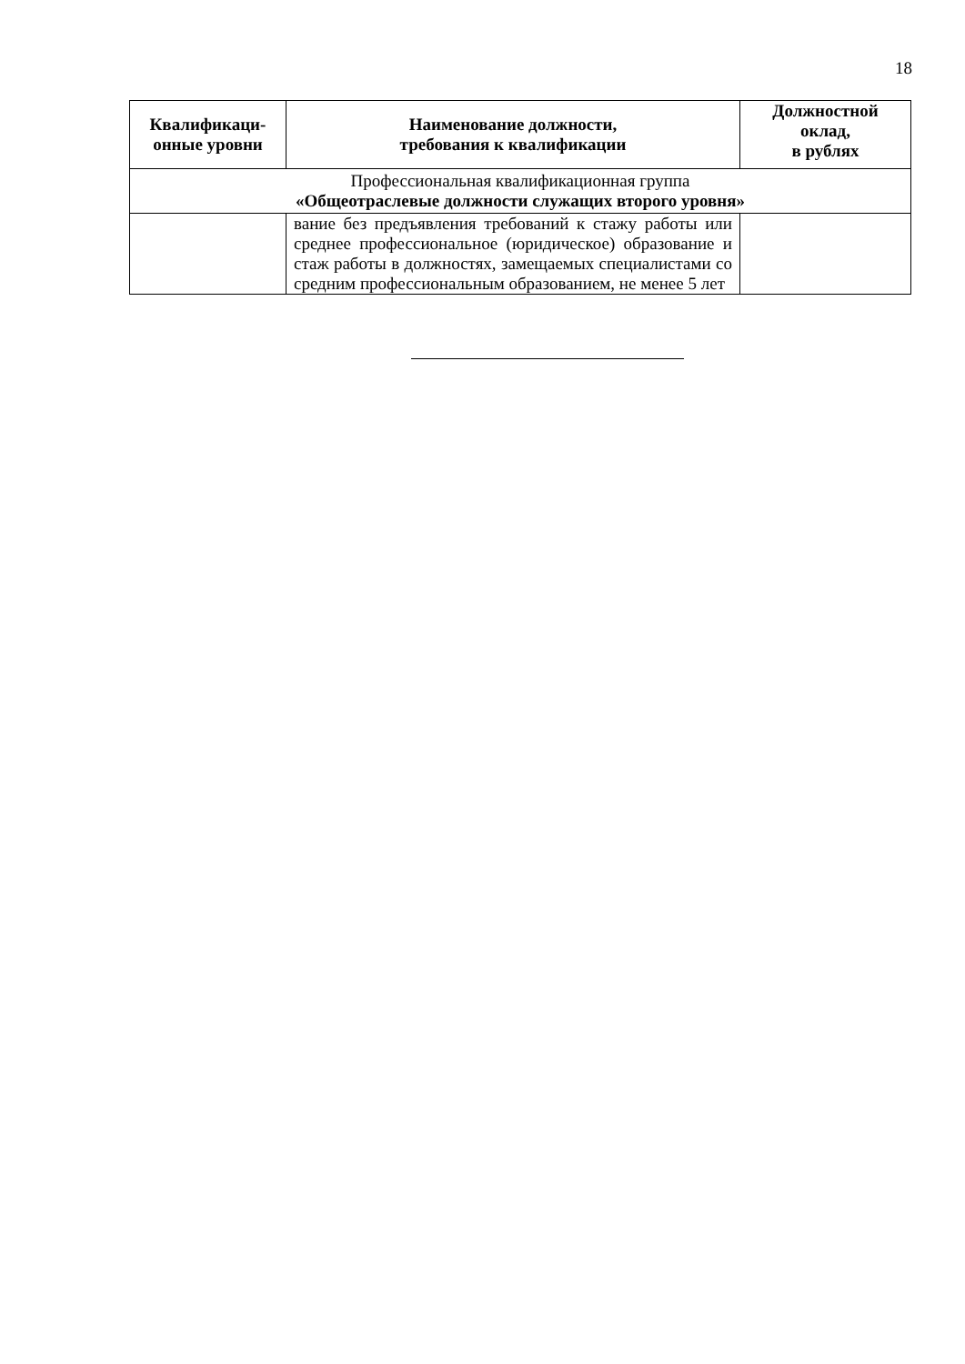18
| Квалификаци- онные уровни | Наименование должности, требования к квалификации | Должностной оклад, в рублях |
| --- | --- | --- |
| Профессиональная квалификационная группа «Общеотраслевые должности служащих второго уровня» | | |
| | вание без предъявления требований к стажу работы или среднее профессиональное (юридическое) образование и стаж работы в должностях, замещаемых специалистами со средним профессиональным образованием, не менее 5 лет | |